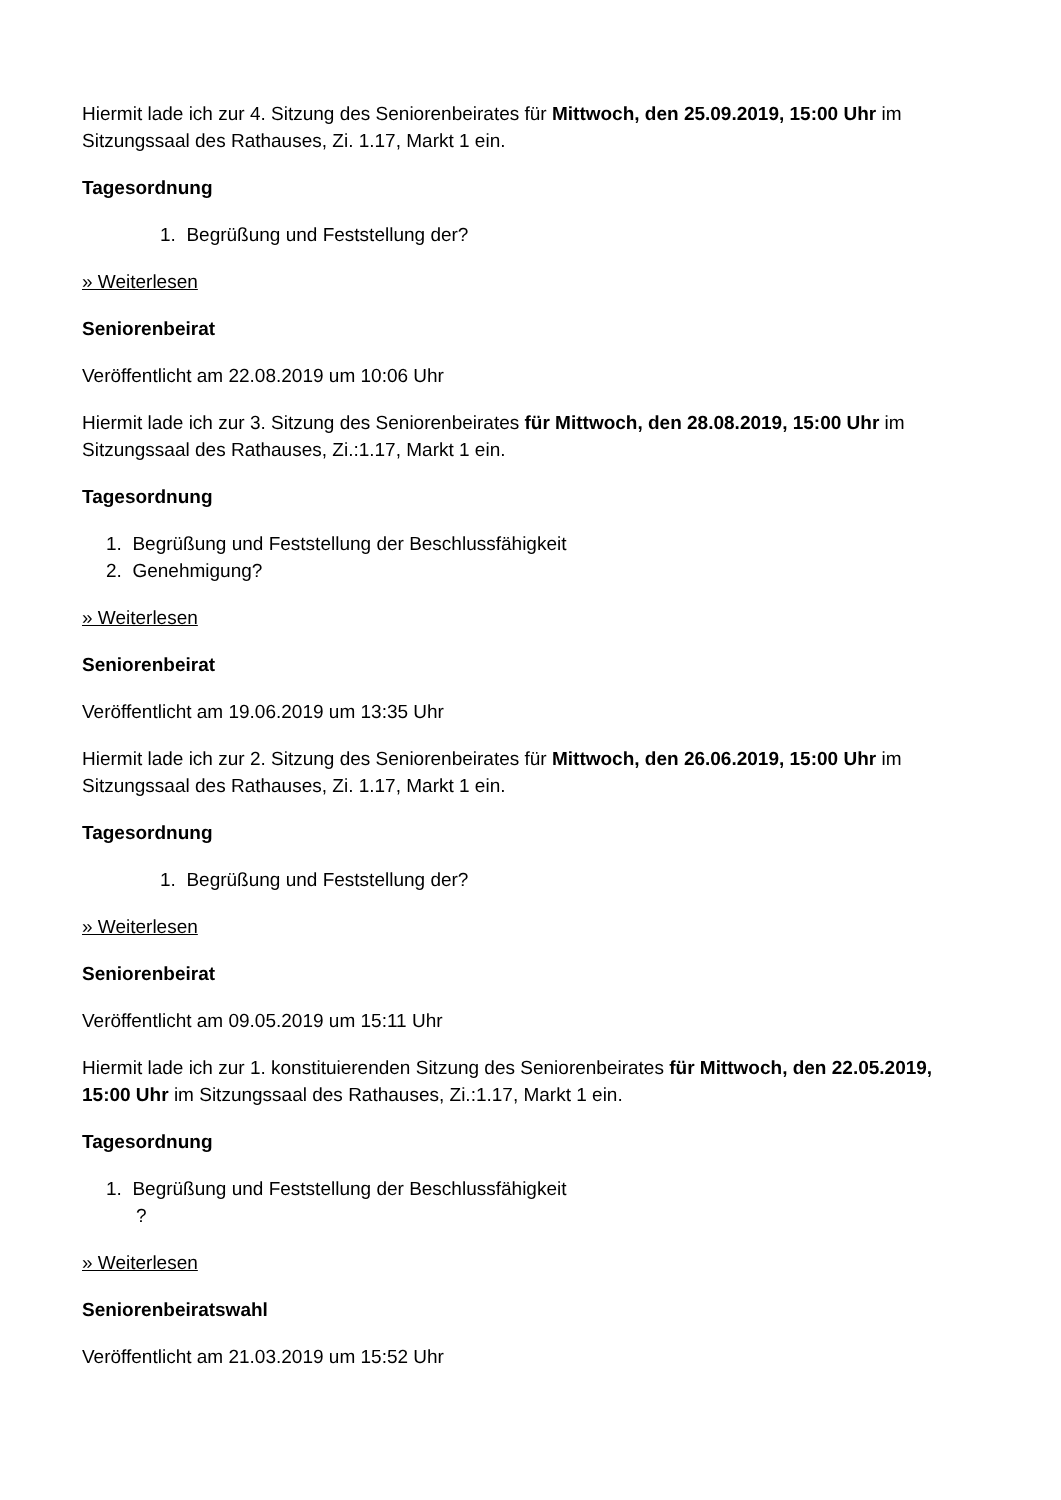Hiermit lade ich zur 4. Sitzung des Seniorenbeirates für Mittwoch, den 25.09.2019, 15:00 Uhr im Sitzungssaal des Rathauses, Zi. 1.17, Markt 1 ein.
Tagesordnung
1. Begrüßung und Feststellung der?
» Weiterlesen
Seniorenbeirat
Veröffentlicht am 22.08.2019 um 10:06 Uhr
Hiermit lade ich zur 3. Sitzung des Seniorenbeirates für Mittwoch, den 28.08.2019, 15:00 Uhr im Sitzungssaal des Rathauses, Zi.:1.17, Markt 1 ein.
Tagesordnung
1. Begrüßung und Feststellung der Beschlussfähigkeit
2. Genehmigung?
» Weiterlesen
Seniorenbeirat
Veröffentlicht am 19.06.2019 um 13:35 Uhr
Hiermit lade ich zur 2. Sitzung des Seniorenbeirates für Mittwoch, den 26.06.2019, 15:00 Uhr im Sitzungssaal des Rathauses, Zi. 1.17, Markt 1 ein.
Tagesordnung
1. Begrüßung und Feststellung der?
» Weiterlesen
Seniorenbeirat
Veröffentlicht am 09.05.2019 um 15:11 Uhr
Hiermit lade ich zur 1. konstituierenden Sitzung des Seniorenbeirates für Mittwoch, den 22.05.2019, 15:00 Uhr im Sitzungssaal des Rathauses, Zi.:1.17, Markt 1 ein.
Tagesordnung
1. Begrüßung und Feststellung der Beschlussfähigkeit
?
» Weiterlesen
Seniorenbeiratswahl
Veröffentlicht am 21.03.2019 um 15:52 Uhr